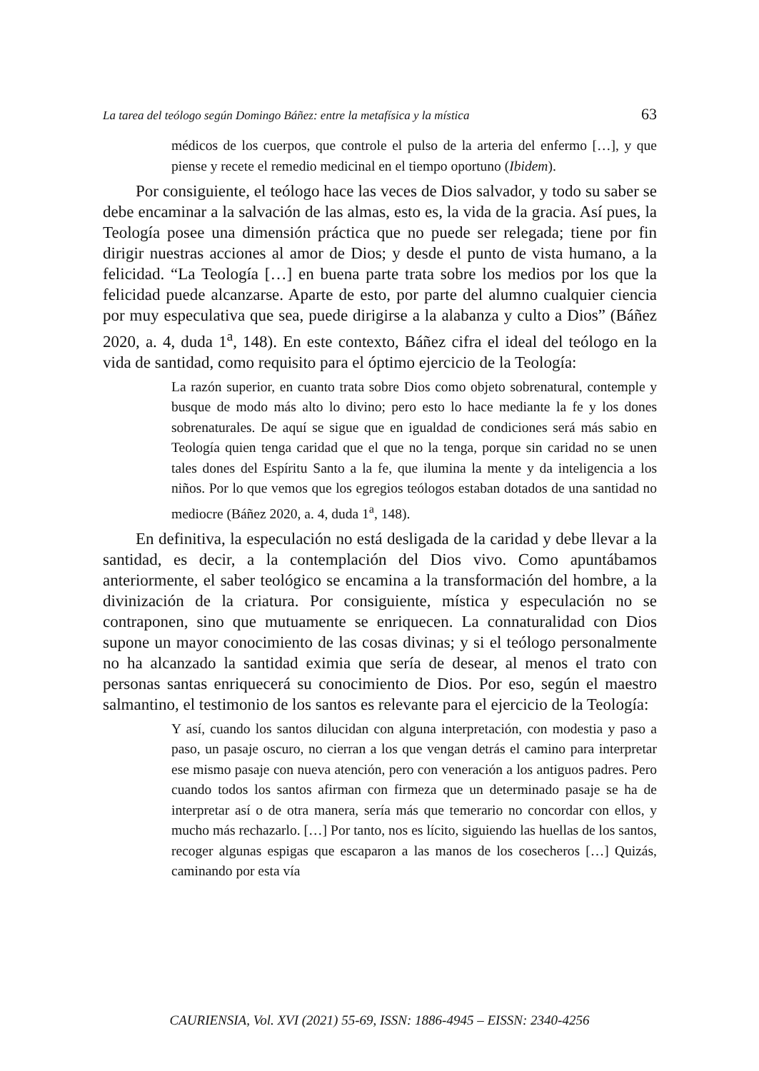La tarea del teólogo según Domingo Báñez: entre la metafísica y la mística 63
médicos de los cuerpos, que controle el pulso de la arteria del enfermo […], y que piense y recete el remedio medicinal en el tiempo oportuno (Ibidem).
Por consiguiente, el teólogo hace las veces de Dios salvador, y todo su saber se debe encaminar a la salvación de las almas, esto es, la vida de la gracia. Así pues, la Teología posee una dimensión práctica que no puede ser relegada; tiene por fin dirigir nuestras acciones al amor de Dios; y desde el punto de vista humano, a la felicidad. “La Teología […] en buena parte trata sobre los medios por los que la felicidad puede alcanzarse. Aparte de esto, por parte del alumno cualquier ciencia por muy especulativa que sea, puede dirigirse a la alabanza y culto a Dios” (Báñez 2020, a. 4, duda 1<sup>a</sup>, 148). En este contexto, Báñez cifra el ideal del teólogo en la vida de santidad, como requisito para el óptimo ejercicio de la Teología:
La razón superior, en cuanto trata sobre Dios como objeto sobrenatural, contemple y busque de modo más alto lo divino; pero esto lo hace mediante la fe y los dones sobrenaturales. De aquí se sigue que en igualdad de condiciones será más sabio en Teología quien tenga caridad que el que no la tenga, porque sin caridad no se unen tales dones del Espíritu Santo a la fe, que ilumina la mente y da inteligencia a los niños. Por lo que vemos que los egregios teólogos estaban dotados de una santidad no mediocre (Báñez 2020, a. 4, duda 1<sup>a</sup>, 148).
En definitiva, la especulación no está desligada de la caridad y debe llevar a la santidad, es decir, a la contemplación del Dios vivo. Como apuntábamos anteriormente, el saber teológico se encamina a la transformación del hombre, a la divinización de la criatura. Por consiguiente, mística y especulación no se contraponen, sino que mutuamente se enriquecen. La connaturalidad con Dios supone un mayor conocimiento de las cosas divinas; y si el teólogo personalmente no ha alcanzado la santidad eximia que sería de desear, al menos el trato con personas santas enriquecerá su conocimiento de Dios. Por eso, según el maestro salmantino, el testimonio de los santos es relevante para el ejercicio de la Teología:
Y así, cuando los santos dilucidan con alguna interpretación, con modestia y paso a paso, un pasaje oscuro, no cierran a los que vengan detrás el camino para interpretar ese mismo pasaje con nueva atención, pero con veneración a los antiguos padres. Pero cuando todos los santos afirman con firmeza que un determinado pasaje se ha de interpretar así o de otra manera, sería más que temerario no concordar con ellos, y mucho más rechazarlo. […] Por tanto, nos es lícito, siguiendo las huellas de los santos, recoger algunas espigas que escaparon a las manos de los cosecheros […] Quizás, caminando por esta vía
CAURIENSIA, Vol. XVI (2021) 55-69, ISSN: 1886-4945 – EISSN: 2340-4256